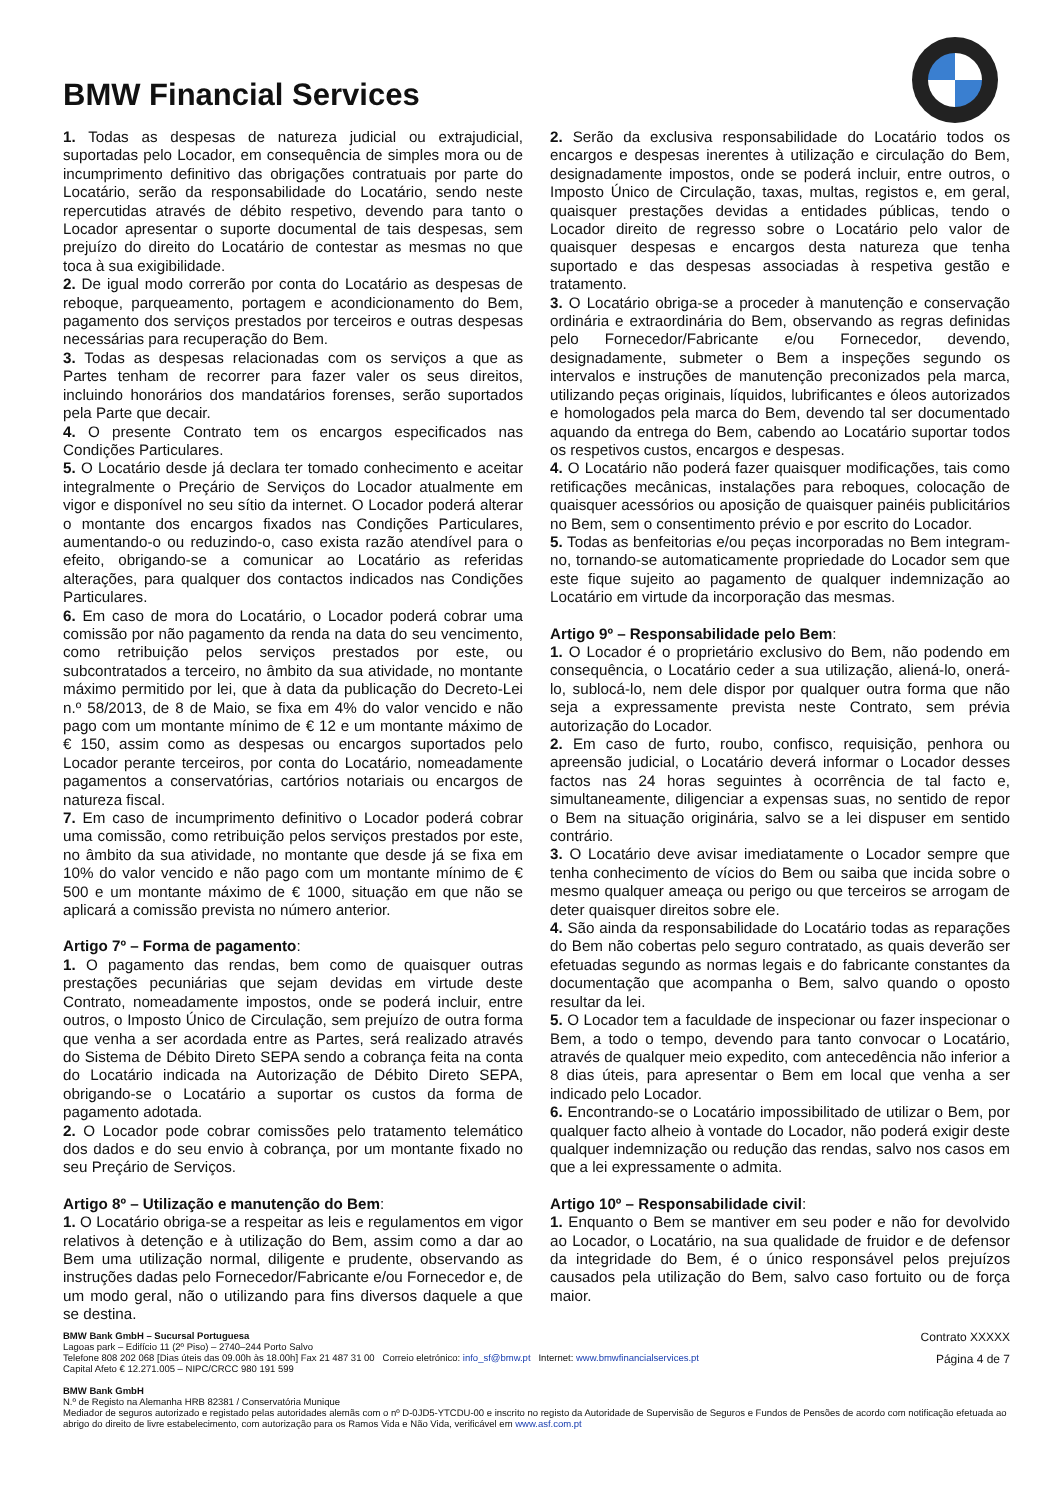BMW Financial Services
1. Todas as despesas de natureza judicial ou extrajudicial, suportadas pelo Locador, em consequência de simples mora ou de incumprimento definitivo das obrigações contratuais por parte do Locatário, serão da responsabilidade do Locatário, sendo neste repercutidas através de débito respetivo, devendo para tanto o Locador apresentar o suporte documental de tais despesas, sem prejuízo do direito do Locatário de contestar as mesmas no que toca à sua exigibilidade.
2. De igual modo correrão por conta do Locatário as despesas de reboque, parqueamento, portagem e acondicionamento do Bem, pagamento dos serviços prestados por terceiros e outras despesas necessárias para recuperação do Bem.
3. Todas as despesas relacionadas com os serviços a que as Partes tenham de recorrer para fazer valer os seus direitos, incluindo honorários dos mandatários forenses, serão suportados pela Parte que decair.
4. O presente Contrato tem os encargos especificados nas Condições Particulares.
5. O Locatário desde já declara ter tomado conhecimento e aceitar integralmente o Preçário de Serviços do Locador atualmente em vigor e disponível no seu sítio da internet. O Locador poderá alterar o montante dos encargos fixados nas Condições Particulares, aumentando-o ou reduzindo-o, caso exista razão atendível para o efeito, obrigando-se a comunicar ao Locatário as referidas alterações, para qualquer dos contactos indicados nas Condições Particulares.
6. Em caso de mora do Locatário, o Locador poderá cobrar uma comissão por não pagamento da renda na data do seu vencimento, como retribuição pelos serviços prestados por este, ou subcontratados a terceiro, no âmbito da sua atividade, no montante máximo permitido por lei, que à data da publicação do Decreto-Lei n.º 58/2013, de 8 de Maio, se fixa em 4% do valor vencido e não pago com um montante mínimo de € 12 e um montante máximo de € 150, assim como as despesas ou encargos suportados pelo Locador perante terceiros, por conta do Locatário, nomeadamente pagamentos a conservatórias, cartórios notariais ou encargos de natureza fiscal.
7. Em caso de incumprimento definitivo o Locador poderá cobrar uma comissão, como retribuição pelos serviços prestados por este, no âmbito da sua atividade, no montante que desde já se fixa em 10% do valor vencido e não pago com um montante mínimo de € 500 e um montante máximo de € 1000, situação em que não se aplicará a comissão prevista no número anterior.
Artigo 7º – Forma de pagamento:
1. O pagamento das rendas, bem como de quaisquer outras prestações pecuniárias que sejam devidas em virtude deste Contrato, nomeadamente impostos, onde se poderá incluir, entre outros, o Imposto Único de Circulação, sem prejuízo de outra forma que venha a ser acordada entre as Partes, será realizado através do Sistema de Débito Direto SEPA sendo a cobrança feita na conta do Locatário indicada na Autorização de Débito Direto SEPA, obrigando-se o Locatário a suportar os custos da forma de pagamento adotada.
2. O Locador pode cobrar comissões pelo tratamento telemático dos dados e do seu envio à cobrança, por um montante fixado no seu Preçário de Serviços.
Artigo 8º – Utilização e manutenção do Bem:
1. O Locatário obriga-se a respeitar as leis e regulamentos em vigor relativos à detenção e à utilização do Bem, assim como a dar ao Bem uma utilização normal, diligente e prudente, observando as instruções dadas pelo Fornecedor/Fabricante e/ou Fornecedor e, de um modo geral, não o utilizando para fins diversos daquele a que se destina.
2. Serão da exclusiva responsabilidade do Locatário todos os encargos e despesas inerentes à utilização e circulação do Bem, designadamente impostos, onde se poderá incluir, entre outros, o Imposto Único de Circulação, taxas, multas, registos e, em geral, quaisquer prestações devidas a entidades públicas, tendo o Locador direito de regresso sobre o Locatário pelo valor de quaisquer despesas e encargos desta natureza que tenha suportado e das despesas associadas à respetiva gestão e tratamento.
3. O Locatário obriga-se a proceder à manutenção e conservação ordinária e extraordinária do Bem, observando as regras definidas pelo Fornecedor/Fabricante e/ou Fornecedor, devendo, designadamente, submeter o Bem a inspeções segundo os intervalos e instruções de manutenção preconizados pela marca, utilizando peças originais, líquidos, lubrificantes e óleos autorizados e homologados pela marca do Bem, devendo tal ser documentado aquando da entrega do Bem, cabendo ao Locatário suportar todos os respetivos custos, encargos e despesas.
4. O Locatário não poderá fazer quaisquer modificações, tais como retificações mecânicas, instalações para reboques, colocação de quaisquer acessórios ou aposição de quaisquer painéis publicitários no Bem, sem o consentimento prévio e por escrito do Locador.
5. Todas as benfeitorias e/ou peças incorporadas no Bem integram-no, tornando-se automaticamente propriedade do Locador sem que este fique sujeito ao pagamento de qualquer indemnização ao Locatário em virtude da incorporação das mesmas.
Artigo 9º – Responsabilidade pelo Bem:
1. O Locador é o proprietário exclusivo do Bem, não podendo em consequência, o Locatário ceder a sua utilização, aliená-lo, onerá-lo, sublocá-lo, nem dele dispor por qualquer outra forma que não seja a expressamente prevista neste Contrato, sem prévia autorização do Locador.
2. Em caso de furto, roubo, confisco, requisição, penhora ou apreensão judicial, o Locatário deverá informar o Locador desses factos nas 24 horas seguintes à ocorrência de tal facto e, simultaneamente, diligenciar a expensas suas, no sentido de repor o Bem na situação originária, salvo se a lei dispuser em sentido contrário.
3. O Locatário deve avisar imediatamente o Locador sempre que tenha conhecimento de vícios do Bem ou saiba que incida sobre o mesmo qualquer ameaça ou perigo ou que terceiros se arrogam de deter quaisquer direitos sobre ele.
4. São ainda da responsabilidade do Locatário todas as reparações do Bem não cobertas pelo seguro contratado, as quais deverão ser efetuadas segundo as normas legais e do fabricante constantes da documentação que acompanha o Bem, salvo quando o oposto resultar da lei.
5. O Locador tem a faculdade de inspecionar ou fazer inspecionar o Bem, a todo o tempo, devendo para tanto convocar o Locatário, através de qualquer meio expedito, com antecedência não inferior a 8 dias úteis, para apresentar o Bem em local que venha a ser indicado pelo Locador.
6. Encontrando-se o Locatário impossibilitado de utilizar o Bem, por qualquer facto alheio à vontade do Locador, não poderá exigir deste qualquer indemnização ou redução das rendas, salvo nos casos em que a lei expressamente o admita.
Artigo 10º – Responsabilidade civil:
1. Enquanto o Bem se mantiver em seu poder e não for devolvido ao Locador, o Locatário, na sua qualidade de fruidor e de defensor da integridade do Bem, é o único responsável pelos prejuízos causados pela utilização do Bem, salvo caso fortuito ou de força maior.
BMW Bank GmbH – Sucursal Portuguesa
Lagoas park – Edifício 11 (2º Piso) – 2740–244 Porto Salvo
Telefone 808 202 068 [Dias úteis das 09.00h às 18.00h] Fax 21 487 31 00 Correio eletrónico: info_sf@bmw.pt Internet: www.bmwfinancialservices.pt
Capital Afeto € 12.271.005 – NIPC/CRCC 980 191 599
Contrato XXXXX
Página 4 de 7
BMW Bank GmbH
N.º de Registo na Alemanha HRB 82381 / Conservatória Munique
Mediador de seguros autorizado e registado pelas autoridades alemãs com o nº D-0JD5-YTCDU-00 e inscrito no registo da Autoridade de Supervisão de Seguros e Fundos de Pensões de acordo com notificação efetuada ao abrigo do direito de livre estabelecimento, com autorização para os Ramos Vida e Não Vida, verificável em www.asf.com.pt